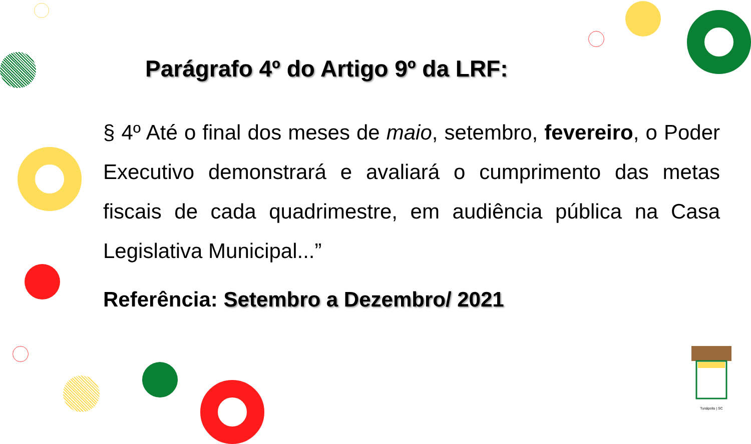Parágrafo 4º do Artigo 9º da LRF:
§ 4º Até o final dos meses de maio, setembro, fevereiro, o Poder Executivo demonstrará e avaliará o cumprimento das metas fiscais de cada quadrimestre, em audiência pública na Casa Legislativa Municipal...”
Referência: Setembro a Dezembro/ 2021
Tunápolis | SC